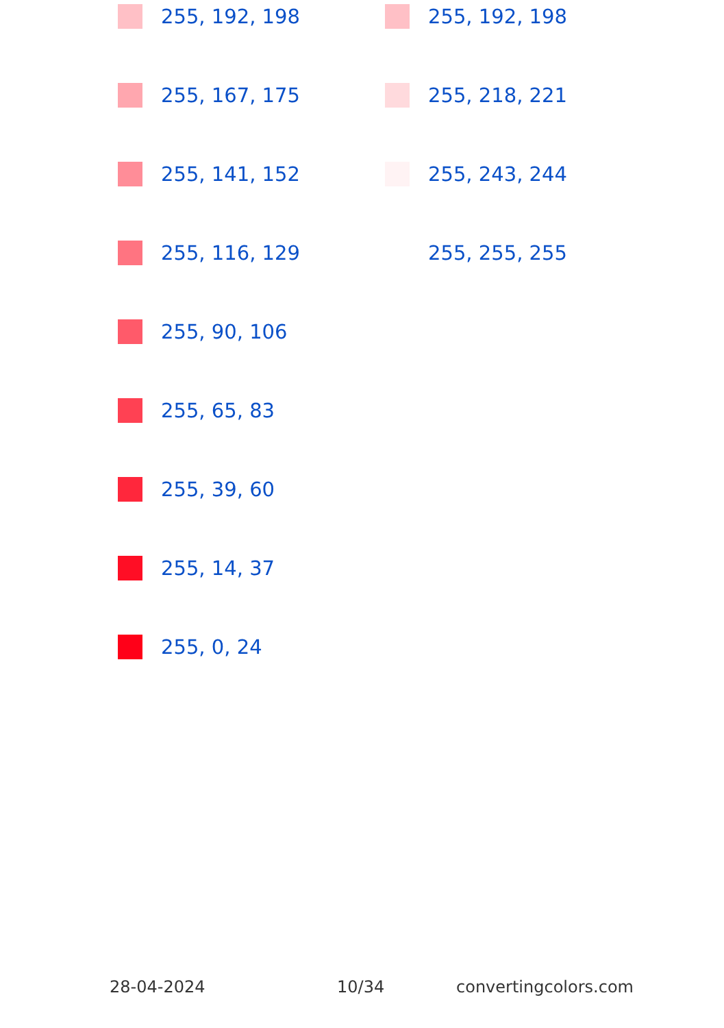255, 192, 198
255, 167, 175
255, 141, 152
255, 116, 129
255, 90, 106
255, 65, 83
255, 39, 60
255, 14, 37
255, 0, 24
255, 192, 198
255, 218, 221
255, 243, 244
255, 255, 255
28-04-2024 10/34 convertingcolors.com